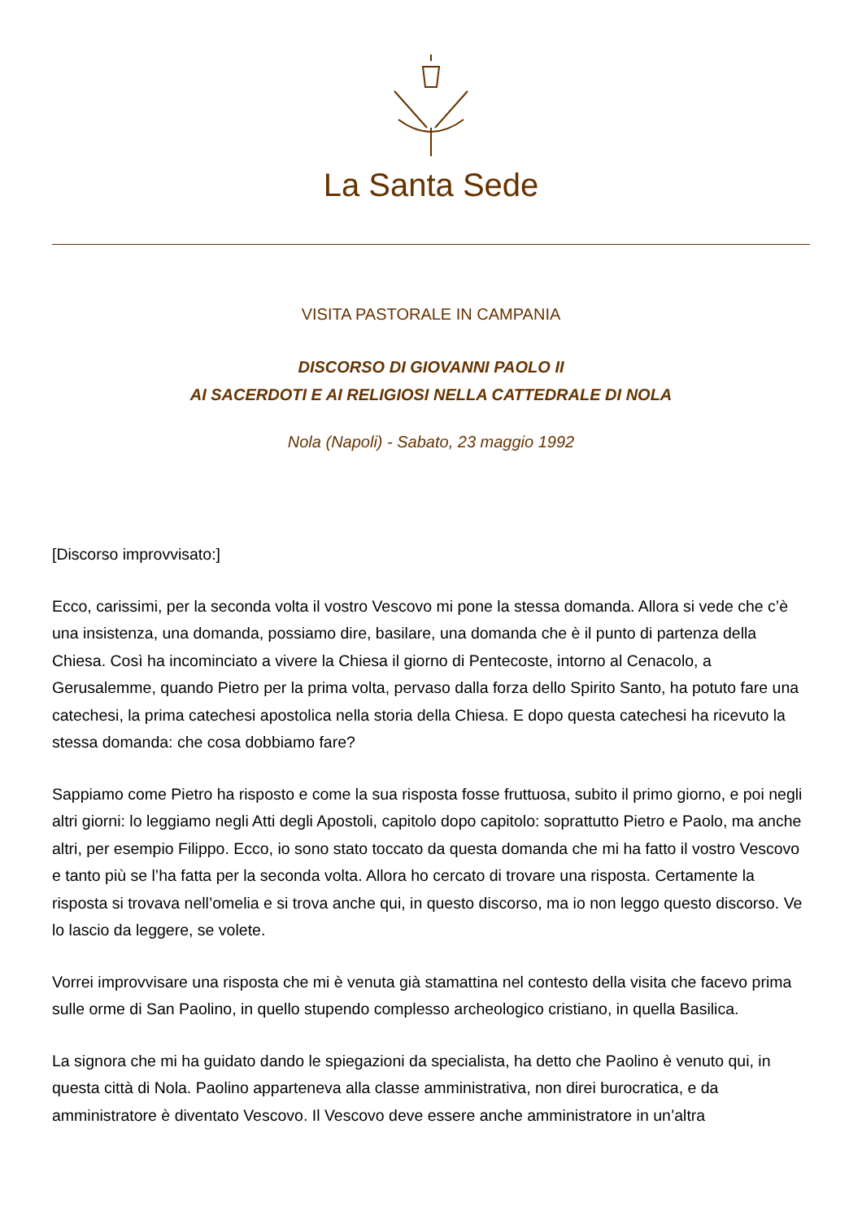La Santa Sede
VISITA PASTORALE IN CAMPANIA
DISCORSO DI GIOVANNI PAOLO II
AI SACERDOTI E AI RELIGIOSI NELLA CATTEDRALE DI NOLA
Nola (Napoli) - Sabato, 23 maggio 1992
[Discorso improvvisato:]
Ecco, carissimi, per la seconda volta il vostro Vescovo mi pone la stessa domanda. Allora si vede che c’è una insistenza, una domanda, possiamo dire, basilare, una domanda che è il punto di partenza della Chiesa. Così ha incominciato a vivere la Chiesa il giorno di Pentecoste, intorno al Cenacolo, a Gerusalemme, quando Pietro per la prima volta, pervaso dalla forza dello Spirito Santo, ha potuto fare una catechesi, la prima catechesi apostolica nella storia della Chiesa. E dopo questa catechesi ha ricevuto la stessa domanda: che cosa dobbiamo fare?
Sappiamo come Pietro ha risposto e come la sua risposta fosse fruttuosa, subito il primo giorno, e poi negli altri giorni: lo leggiamo negli Atti degli Apostoli, capitolo dopo capitolo: soprattutto Pietro e Paolo, ma anche altri, per esempio Filippo. Ecco, io sono stato toccato da questa domanda che mi ha fatto il vostro Vescovo e tanto più se l’ha fatta per la seconda volta. Allora ho cercato di trovare una risposta. Certamente la risposta si trovava nell’omelia e si trova anche qui, in questo discorso, ma io non leggo questo discorso. Ve lo lascio da leggere, se volete.
Vorrei improvvisare una risposta che mi è venuta già stamattina nel contesto della visita che facevo prima sulle orme di San Paolino, in quello stupendo complesso archeologico cristiano, in quella Basilica.
La signora che mi ha guidato dando le spiegazioni da specialista, ha detto che Paolino è venuto qui, in questa città di Nola. Paolino apparteneva alla classe amministrativa, non direi burocratica, e da amministratore è diventato Vescovo. Il Vescovo deve essere anche amministratore in un’altra